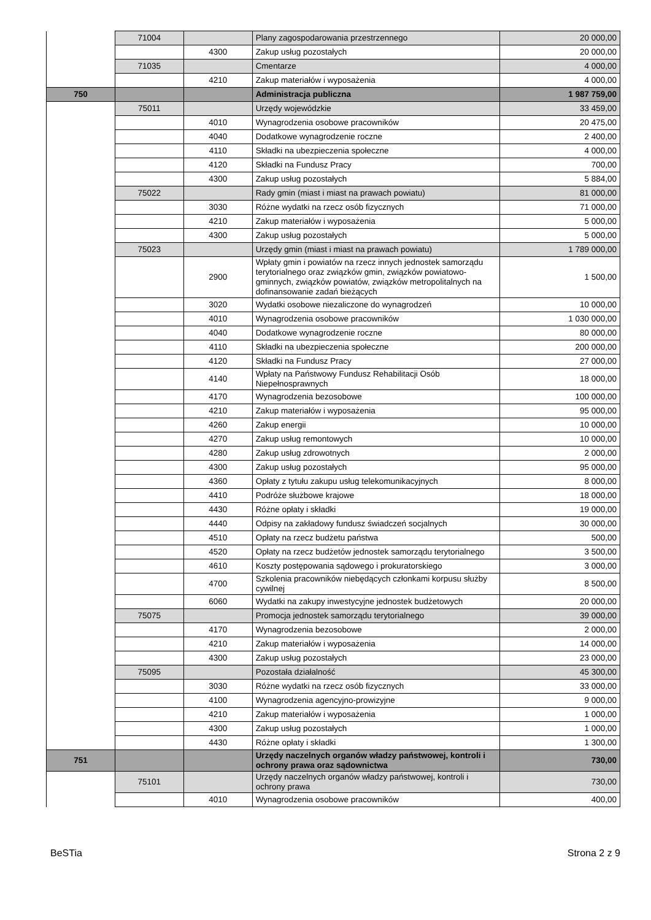| | 71004 | | Plany zagospodarowania przestrzennego | 20 000,00 |
| | | 4300 | Zakup usług pozostałych | 20 000,00 |
| | 71035 | | Cmentarze | 4 000,00 |
| | | 4210 | Zakup materiałów i wyposażenia | 4 000,00 |
| 750 | | | Administracja publiczna | 1 987 759,00 |
| | 75011 | | Urzędy wojewódzkie | 33 459,00 |
| | | 4010 | Wynagrodzenia osobowe pracowników | 20 475,00 |
| | | 4040 | Dodatkowe wynagrodzenie roczne | 2 400,00 |
| | | 4110 | Składki na ubezpieczenia społeczne | 4 000,00 |
| | | 4120 | Składki na Fundusz Pracy | 700,00 |
| | | 4300 | Zakup usług pozostałych | 5 884,00 |
| | 75022 | | Rady gmin (miast i miast na prawach powiatu) | 81 000,00 |
| | | 3030 | Różne wydatki na rzecz osób fizycznych | 71 000,00 |
| | | 4210 | Zakup materiałów i wyposażenia | 5 000,00 |
| | | 4300 | Zakup usług pozostałych | 5 000,00 |
| | 75023 | | Urzędy gmin (miast i miast na prawach powiatu) | 1 789 000,00 |
| | | 2900 | Wpłaty gmin i powiatów na rzecz innych jednostek samorządu terytorialnego oraz związków gmin, związków powiatowo-gminnych, związków powiatów, związków metropolitalnych na dofinansowanie zadań bieżących | 1 500,00 |
| | | 3020 | Wydatki osobowe niezaliczone do wynagrodzeń | 10 000,00 |
| | | 4010 | Wynagrodzenia osobowe pracowników | 1 030 000,00 |
| | | 4040 | Dodatkowe wynagrodzenie roczne | 80 000,00 |
| | | 4110 | Składki na ubezpieczenia społeczne | 200 000,00 |
| | | 4120 | Składki na Fundusz Pracy | 27 000,00 |
| | | 4140 | Wpłaty na Państwowy Fundusz Rehabilitacji Osób Niepełnosprawnych | 18 000,00 |
| | | 4170 | Wynagrodzenia bezosobowe | 100 000,00 |
| | | 4210 | Zakup materiałów i wyposażenia | 95 000,00 |
| | | 4260 | Zakup energii | 10 000,00 |
| | | 4270 | Zakup usług remontowych | 10 000,00 |
| | | 4280 | Zakup usług zdrowotnych | 2 000,00 |
| | | 4300 | Zakup usług pozostałych | 95 000,00 |
| | | 4360 | Opłaty z tytułu zakupu usług telekomunikacyjnych | 8 000,00 |
| | | 4410 | Podróże służbowe krajowe | 18 000,00 |
| | | 4430 | Różne opłaty i składki | 19 000,00 |
| | | 4440 | Odpisy na zakładowy fundusz świadczeń socjalnych | 30 000,00 |
| | | 4510 | Opłaty na rzecz budżetu państwa | 500,00 |
| | | 4520 | Opłaty na rzecz budżetów jednostek samorządu terytorialnego | 3 500,00 |
| | | 4610 | Koszty postępowania sądowego i prokuratorskiego | 3 000,00 |
| | | 4700 | Szkolenia pracowników niebędących członkami korpusu służby cywilnej | 8 500,00 |
| | | 6060 | Wydatki na zakupy inwestycyjne jednostek budżetowych | 20 000,00 |
| | 75075 | | Promocja jednostek samorządu terytorialnego | 39 000,00 |
| | | 4170 | Wynagrodzenia bezosobowe | 2 000,00 |
| | | 4210 | Zakup materiałów i wyposażenia | 14 000,00 |
| | | 4300 | Zakup usług pozostałych | 23 000,00 |
| | 75095 | | Pozostała działalność | 45 300,00 |
| | | 3030 | Różne wydatki na rzecz osób fizycznych | 33 000,00 |
| | | 4100 | Wynagrodzenia agencyjno-prowizyjne | 9 000,00 |
| | | 4210 | Zakup materiałów i wyposażenia | 1 000,00 |
| | | 4300 | Zakup usług pozostałych | 1 000,00 |
| | | 4430 | Różne opłaty i składki | 1 300,00 |
| 751 | | | Urzędy naczelnych organów władzy państwowej, kontroli i ochrony prawa oraz sądownictwa | 730,00 |
| | 75101 | | Urzędy naczelnych organów władzy państwowej, kontroli i ochrony prawa | 730,00 |
| | | 4010 | Wynagrodzenia osobowe pracowników | 400,00 |
BeSTia Strona 2 z 9